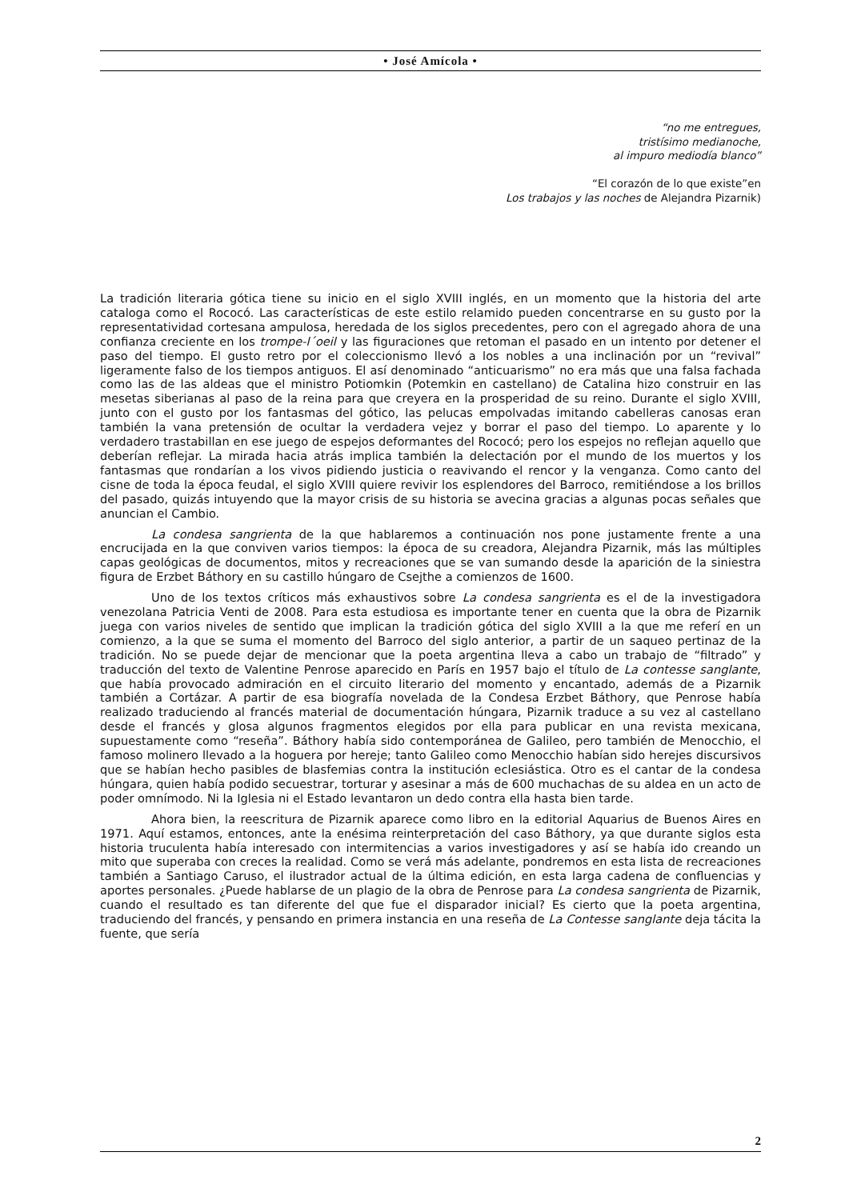• José Amícola •
“no me entregues,
tristísimo medianoche,
al impuro mediodía blanco”
“El corazón de lo que existe”en
Los trabajos y las noches de Alejandra Pizarnik)
La tradición literaria gótica tiene su inicio en el siglo XVIII inglés, en un momento que la historia del arte cataloga como el Rococó. Las características de este estilo relamido pueden concentrarse en su gusto por la representatividad cortesana ampulosa, heredada de los siglos precedentes, pero con el agregado ahora de una confianza creciente en los trompe-l´oeil y las figuraciones que retoman el pasado en un intento por detener el paso del tiempo. El gusto retro por el coleccionismo llevó a los nobles a una inclinación por un “revival” ligeramente falso de los tiempos antiguos. El así denominado “anticuarismo” no era más que una falsa fachada como las de las aldeas que el ministro Potiomkin (Potemkin en castellano) de Catalina hizo construir en las mesetas siberianas al paso de la reina para que creyera en la prosperidad de su reino. Durante el siglo XVIII, junto con el gusto por los fantasmas del gótico, las pelucas empolvadas imitando cabelleras canosas eran también la vana pretensión de ocultar la verdadera vejez y borrar el paso del tiempo. Lo aparente y lo verdadero trastabillan en ese juego de espejos deformantes del Rococó; pero los espejos no reflejan aquello que deberían reflejar. La mirada hacia atrás implica también la delectación por el mundo de los muertos y los fantasmas que rondarían a los vivos pidiendo justicia o reavivando el rencor y la venganza. Como canto del cisne de toda la época feudal, el siglo XVIII quiere revivir los esplendores del Barroco, remitiéndose a los brillos del pasado, quizás intuyendo que la mayor crisis de su historia se avecina gracias a algunas pocas señales que anuncian el Cambio.
La condesa sangrienta de la que hablaremos a continuación nos pone justamente frente a una encrucijada en la que conviven varios tiempos: la época de su creadora, Alejandra Pizarnik, más las múltiples capas geológicas de documentos, mitos y recreaciones que se van sumando desde la aparición de la siniestra figura de Erzbet Báthory en su castillo húngaro de Csejthe a comienzos de 1600.
Uno de los textos críticos más exhaustivos sobre La condesa sangrienta es el de la investigadora venezolana Patricia Venti de 2008. Para esta estudiosa es importante tener en cuenta que la obra de Pizarnik juega con varios niveles de sentido que implican la tradición gótica del siglo XVIII a la que me referí en un comienzo, a la que se suma el momento del Barroco del siglo anterior, a partir de un saqueo pertinaz de la tradición. No se puede dejar de mencionar que la poeta argentina lleva a cabo un trabajo de “filtrado” y traducción del texto de Valentine Penrose aparecido en París en 1957 bajo el título de La contesse sanglante, que había provocado admiración en el circuito literario del momento y encantado, además de a Pizarnik también a Cortázar. A partir de esa biografía novelada de la Condesa Erzbet Báthory, que Penrose había realizado traduciendo al francés material de documentación húngara, Pizarnik traduce a su vez al castellano desde el francés y glosa algunos fragmentos elegidos por ella para publicar en una revista mexicana, supuestamente como “reseña”. Báthory había sido contemporánea de Galileo, pero también de Menocchio, el famoso molinero llevado a la hoguera por hereje; tanto Galileo como Menocchio habían sido herejes discursivos que se habían hecho pasibles de blasfemias contra la institución eclesiástica. Otro es el cantar de la condesa húngara, quien había podido secuestrar, torturar y asesinar a más de 600 muchachas de su aldea en un acto de poder omnímodo. Ni la Iglesia ni el Estado levantaron un dedo contra ella hasta bien tarde.
Ahora bien, la reescritura de Pizarnik aparece como libro en la editorial Aquarius de Buenos Aires en 1971. Aquí estamos, entonces, ante la enésima reinterpretación del caso Báthory, ya que durante siglos esta historia truculenta había interesado con intermitencias a varios investigadores y así se había ido creando un mito que superaba con creces la realidad. Como se verá más adelante, pondremos en esta lista de recreaciones también a Santiago Caruso, el ilustrador actual de la última edición, en esta larga cadena de confluencias y aportes personales. ¿Puede hablarse de un plagio de la obra de Penrose para La condesa sangrienta de Pizarnik, cuando el resultado es tan diferente del que fue el disparador inicial? Es cierto que la poeta argentina, traduciendo del francés, y pensando en primera instancia en una reseña de La Contesse sanglante deja tácita la fuente, que sería
2